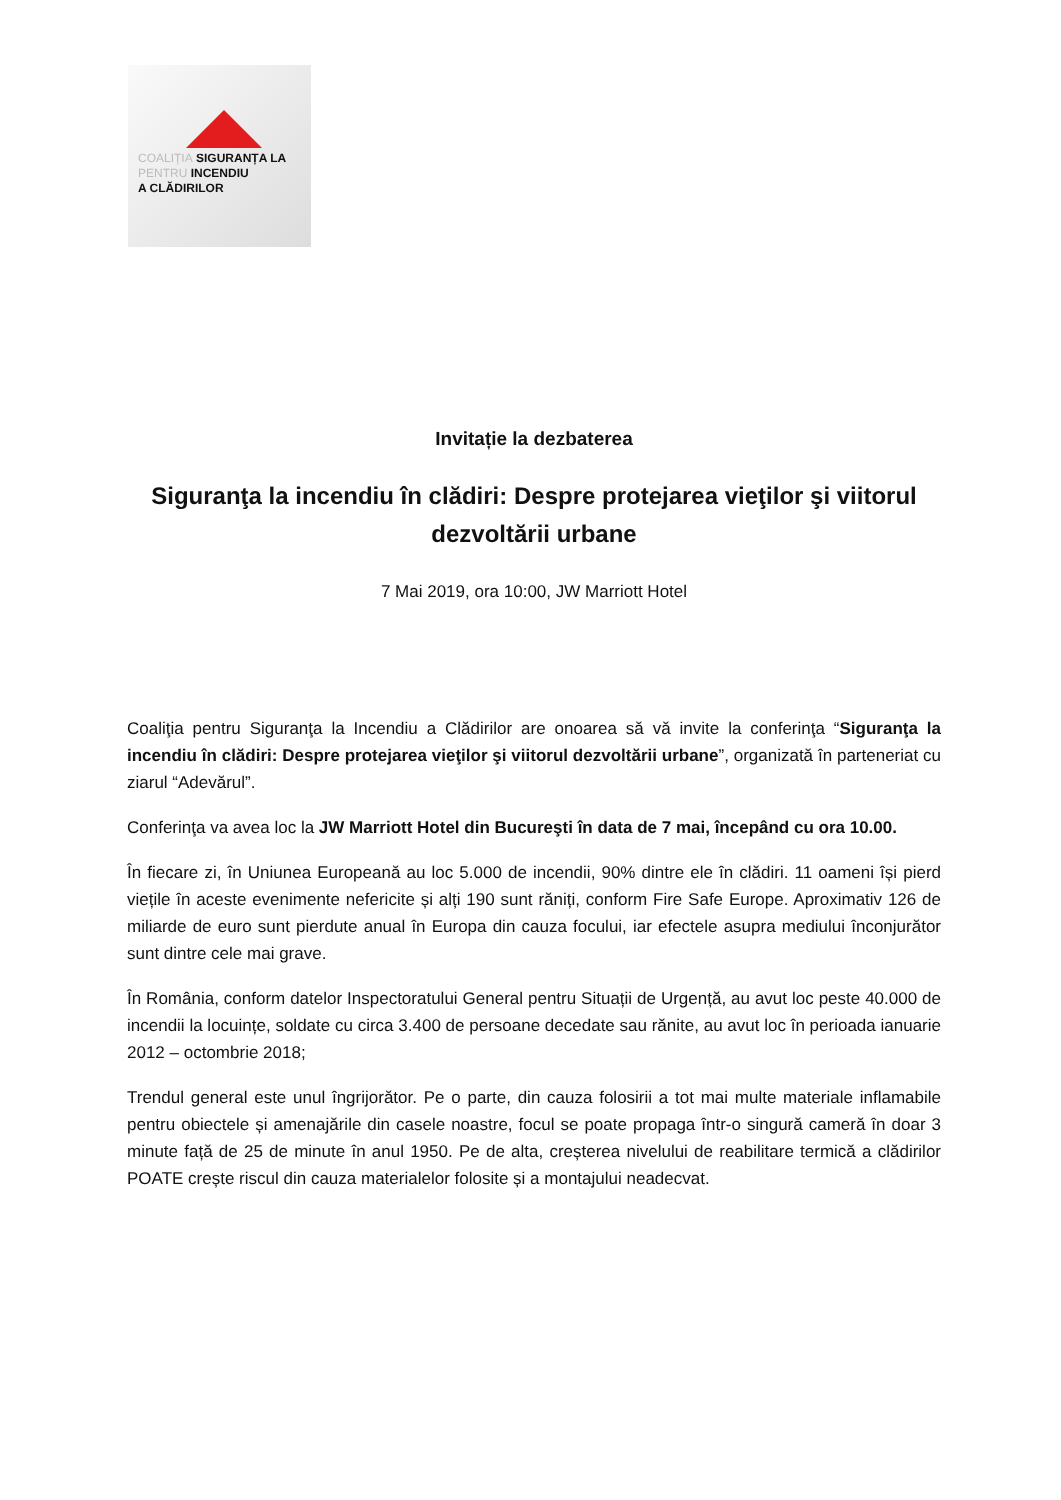COALIȚIA SIGURANȚA LA
PENTRU INCENDIU
A CLĂDIRILOR
Invitație la dezbaterea
Siguranţa la incendiu în clădiri: Despre protejarea vieţilor şi viitorul dezvoltării urbane
7 Mai 2019, ora 10:00, JW Marriott Hotel
Coaliţia pentru Siguranţa la Incendiu a Clădirilor are onoarea să vă invite la conferinţa “Siguranţa la incendiu în clădiri: Despre protejarea vieţilor şi viitorul dezvoltării urbane”, organizată în parteneriat cu ziarul “Adevărul”.
Conferinţa va avea loc la JW Marriott Hotel din Bucureşti în data de 7 mai, începând cu ora 10.00.
În fiecare zi, în Uniunea Europeană au loc 5.000 de incendii, 90% dintre ele în clădiri. 11 oameni își pierd viețile în aceste evenimente nefericite și alți 190 sunt răniți, conform Fire Safe Europe. Aproximativ 126 de miliarde de euro sunt pierdute anual în Europa din cauza focului, iar efectele asupra mediului înconjurător sunt dintre cele mai grave.
În România, conform datelor Inspectoratului General pentru Situații de Urgență, au avut loc peste 40.000 de incendii la locuințe, soldate cu circa 3.400 de persoane decedate sau rănite, au avut loc în perioada ianuarie 2012 – octombrie 2018;
Trendul general este unul îngrijorător. Pe o parte, din cauza folosirii a tot mai multe materiale inflamabile pentru obiectele și amenajările din casele noastre, focul se poate propaga într-o singură cameră în doar 3 minute față de 25 de minute în anul 1950. Pe de alta, creșterea nivelului de reabilitare termică a clădirilor POATE crește riscul din cauza materialelor folosite și a montajului neadecvat.